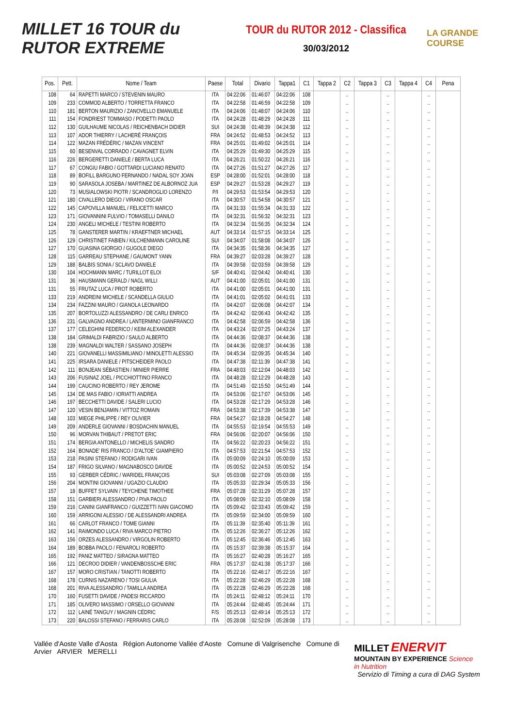MILLET 16 TOUR du RUTOR EXTREME
TOUR du RUTOR 2012 - Classifica
30/03/2012
LA GRANDE COURSE
| Pos. | Pett. | Nome / Team | Paese | Total | Divario | Tappa1 | C1 | Tappa 2 | C2 | Tappa 3 | C3 | Tappa 4 | C4 | Pena |
| --- | --- | --- | --- | --- | --- | --- | --- | --- | --- | --- | --- | --- | --- | --- |
| 108 | 64 | RAPETTI MARCO / STEVENIN MAURO | ITA | 04:22:06 | 01:46:07 | 04:22:06 | 108 | | .. | | .. | | .. | |
| 109 | 233 | COMMOD ALBERTO / TORRETTA FRANCO | ITA | 04:22:58 | 01:46:59 | 04:22:58 | 109 | | .. | | .. | | .. | |
| 110 | 181 | BERTON MAURIZIO / ZANOVELLO EMANUELE | ITA | 04:24:06 | 01:48:07 | 04:24:06 | 110 | | .. | | .. | | .. | |
| 111 | 154 | FONDRIEST TOMMASO / PODETTI PAOLO | ITA | 04:24:28 | 01:48:29 | 04:24:28 | 111 | | .. | | .. | | .. | |
| 112 | 130 | GUILHAUME NICOLAS / REICHENBACH DIDIER | SUI | 04:24:38 | 01:48:39 | 04:24:38 | 112 | | .. | | .. | | .. | |
| 113 | 107 | ADOR THIERRY / LACHERÉ FRANÇOIS | FRA | 04:24:52 | 01:48:53 | 04:24:52 | 113 | | .. | | .. | | .. | |
| 114 | 122 | MAZAN FRÉDÉRIC / MAZAN VINCENT | FRA | 04:25:01 | 01:49:02 | 04:25:01 | 114 | | .. | | .. | | .. | |
| 115 | 60 | BESENVAL CORRADO / CAVAGNET ELVIN | ITA | 04:25:29 | 01:49:30 | 04:25:29 | 115 | | .. | | .. | | .. | |
| 116 | 226 | BERGERETTI DANIELE / BERTA LUCA | ITA | 04:26:21 | 01:50:22 | 04:26:21 | 116 | | .. | | .. | | .. | |
| 117 | 67 | CONGIU FABIO / GOTTARDI LUCIANO RENATO | ITA | 04:27:26 | 01:51:27 | 04:27:26 | 117 | | .. | | .. | | .. | |
| 118 | 89 | BOFILL BARGUNO FERNANDO / NADAL SOY JOAN | ESP | 04:28:00 | 01:52:01 | 04:28:00 | 118 | | .. | | .. | | .. | |
| 119 | 90 | SARASOLA JOSEBA / MARTINEZ DE ALBORNOZ JUA | ESP | 04:29:27 | 01:53:28 | 04:29:27 | 119 | | .. | | .. | | .. | |
| 120 | 73 | MUSIALOWSKI PIOTR / SCANDROGLIO LORENZO | P/I | 04:29:53 | 01:53:54 | 04:29:53 | 120 | | .. | | .. | | .. | |
| 121 | 180 | CIVALLERO DIEGO / VIRANO OSCAR | ITA | 04:30:57 | 01:54:58 | 04:30:57 | 121 | | .. | | .. | | .. | |
| 122 | 145 | CAPOVILLA MANUEL / FELICETTI MARCO | ITA | 04:31:33 | 01:55:34 | 04:31:33 | 122 | | .. | | .. | | .. | |
| 123 | 171 | GIOVANNINI FULVIO / TOMASELLI DANILO | ITA | 04:32:31 | 01:56:32 | 04:32:31 | 123 | | .. | | .. | | .. | |
| 124 | 230 | ANGELI MICHELE / TESTINI ROBERTO | ITA | 04:32:34 | 01:56:35 | 04:32:34 | 124 | | .. | | .. | | .. | |
| 125 | 78 | GANSTERER MARTIN / KRAEFTNER MICHAEL | AUT | 04:33:14 | 01:57:15 | 04:33:14 | 125 | | .. | | .. | | .. | |
| 126 | 129 | CHRISTINET FABIEN / KILCHENMANN CAROLINE | SUI | 04:34:07 | 01:58:08 | 04:34:07 | 126 | | .. | | .. | | .. | |
| 127 | 170 | GUASINA GIORGIO / GUGOLE DIEGO | ITA | 04:34:35 | 01:58:36 | 04:34:35 | 127 | | .. | | .. | | .. | |
| 128 | 115 | GARREAU STEPHANE / GAUMONT YANN | FRA | 04:39:27 | 02:03:28 | 04:39:27 | 128 | | .. | | .. | | .. | |
| 129 | 188 | BALBIS SONIA / SCLAVO DANIELE | ITA | 04:39:58 | 02:03:59 | 04:39:58 | 129 | | .. | | .. | | .. | |
| 130 | 104 | HOCHMANN MARC / TURILLOT ELOI | S/F | 04:40:41 | 02:04:42 | 04:40:41 | 130 | | .. | | .. | | .. | |
| 131 | 36 | HAUSMANN GERALD / NAGL WILLI | AUT | 04:41:00 | 02:05:01 | 04:41:00 | 131 | | .. | | .. | | .. | |
| 131 | 55 | FRUTAZ LUCA / PROT ROBERTO | ITA | 04:41:00 | 02:05:01 | 04:41:00 | 131 | | .. | | .. | | .. | |
| 133 | 219 | ANDREINI MICHELE / SCANDELLA GIULIO | ITA | 04:41:01 | 02:05:02 | 04:41:01 | 133 | | .. | | .. | | .. | |
| 134 | 234 | FAZZINI MAURO / GIANOLA LEONARDO | ITA | 04:42:07 | 02:06:08 | 04:42:07 | 134 | | .. | | .. | | .. | |
| 135 | 207 | BORTOLUZZI ALESSANDRO / DE CARLI ENRICO | ITA | 04:42:42 | 02:06:43 | 04:42:42 | 135 | | .. | | .. | | .. | |
| 136 | 231 | GALVAGNO ANDREA / LANTERMINO GIANFRANCO | ITA | 04:42:58 | 02:06:59 | 04:42:58 | 136 | | .. | | .. | | .. | |
| 137 | 177 | CELEGHINI FEDERICO / KEIM ALEXANDER | ITA | 04:43:24 | 02:07:25 | 04:43:24 | 137 | | .. | | .. | | .. | |
| 138 | 184 | GRIMALDI FABRIZIO / SAULO ALBERTO | ITA | 04:44:36 | 02:08:37 | 04:44:36 | 138 | | .. | | .. | | .. | |
| 138 | 239 | MAGNALDI WALTER / SASSANO JOSEPH | ITA | 04:44:36 | 02:08:37 | 04:44:36 | 138 | | .. | | .. | | .. | |
| 140 | 221 | GIOVANELLI MASSIMILIANO / MINOLETTI ALESSIO | ITA | 04:45:34 | 02:09:35 | 04:45:34 | 140 | | .. | | .. | | .. | |
| 141 | 225 | IRSARA DANIELE / PITSCHEIDER PAOLO | ITA | 04:47:38 | 02:11:39 | 04:47:38 | 141 | | .. | | .. | | .. | |
| 142 | 111 | BONJEAN SÉBASTIEN / MINIER PIERRE | FRA | 04:48:03 | 02:12:04 | 04:48:03 | 142 | | .. | | .. | | .. | |
| 143 | 206 | FUSINAZ JOEL / PICCHIOTTINO FRANCO | ITA | 04:48:28 | 02:12:29 | 04:48:28 | 143 | | .. | | .. | | .. | |
| 144 | 199 | CAUCINO ROBERTO / REY JEROME | ITA | 04:51:49 | 02:15:50 | 04:51:49 | 144 | | .. | | .. | | .. | |
| 145 | 134 | DE MAS FABIO / IORIATTI ANDREA | ITA | 04:53:06 | 02:17:07 | 04:53:06 | 145 | | .. | | .. | | .. | |
| 146 | 197 | BECCHETTI DAVIDE / SALERI LUCIO | ITA | 04:53:28 | 02:17:29 | 04:53:28 | 146 | | .. | | .. | | .. | |
| 147 | 120 | VESIN BENJAMIN / VITTOZ ROMAIN | FRA | 04:53:38 | 02:17:39 | 04:53:38 | 147 | | .. | | .. | | .. | |
| 148 | 103 | MIEGE PHILIPPE / REY OLIVIER | FRA | 04:54:27 | 02:18:28 | 04:54:27 | 148 | | .. | | .. | | .. | |
| 149 | 209 | ANDERLE GIOVANNI / BOSDACHIN MANUEL | ITA | 04:55:53 | 02:19:54 | 04:55:53 | 149 | | .. | | .. | | .. | |
| 150 | 96 | MORVAN THIBAUT / PRETOT ERIC | FRA | 04:56:06 | 02:20:07 | 04:56:06 | 150 | | .. | | .. | | .. | |
| 151 | 174 | BERGIA ANTONELLO / MICHELIS SANDRO | ITA | 04:56:22 | 02:20:23 | 04:56:22 | 151 | | .. | | .. | | .. | |
| 152 | 164 | BONADE' RIS FRANCO / D'ALTOE' GIAMPIERO | ITA | 04:57:53 | 02:21:54 | 04:57:53 | 152 | | .. | | .. | | .. | |
| 153 | 218 | PASINI STEFANO / RODIGARI IVAN | ITA | 05:00:09 | 02:24:10 | 05:00:09 | 153 | | .. | | .. | | .. | |
| 154 | 187 | FRIGO SILVANO / MAGNABOSCO DAVIDE | ITA | 05:00:52 | 02:24:53 | 05:00:52 | 154 | | .. | | .. | | .. | |
| 155 | 93 | GERBER CÉDRIC / WARIDEL FRANÇOIS | SUI | 05:03:08 | 02:27:09 | 05:03:08 | 155 | | .. | | .. | | .. | |
| 156 | 204 | MONTINI GIOVANNI / UGAZIO CLAUDIO | ITA | 05:05:33 | 02:29:34 | 05:05:33 | 156 | | .. | | .. | | .. | |
| 157 | 18 | BUFFET SYLVAIN / TEYCHENE TIMOTHEE | FRA | 05:07:28 | 02:31:29 | 05:07:28 | 157 | | .. | | .. | | .. | |
| 158 | 151 | GARBIERI ALESSANDRO / PIVA PAOLO | ITA | 05:08:09 | 02:32:10 | 05:08:09 | 158 | | .. | | .. | | .. | |
| 159 | 216 | CANINI GIANFRANCO / GUIZZETTI IVAN GIACOMO | ITA | 05:09:42 | 02:33:43 | 05:09:42 | 159 | | .. | | .. | | .. | |
| 160 | 159 | ARRIGONI ALESSIO / DE ALESSANDRI ANDREA | ITA | 05:09:59 | 02:34:00 | 05:09:59 | 160 | | .. | | .. | | .. | |
| 161 | 66 | CARLOT FRANCO / TOME GIANNI | ITA | 05:11:39 | 02:35:40 | 05:11:39 | 161 | | .. | | .. | | .. | |
| 162 | 141 | RAIMONDO LUCA / RIVA MARCO PIETRO | ITA | 05:12:26 | 02:36:27 | 05:12:26 | 162 | | .. | | .. | | .. | |
| 163 | 156 | ORZES ALESSANDRO / VIRGOLIN ROBERTO | ITA | 05:12:45 | 02:36:46 | 05:12:45 | 163 | | .. | | .. | | .. | |
| 164 | 189 | BOBBA PAOLO / FENAROLI ROBERTO | ITA | 05:15:37 | 02:39:38 | 05:15:37 | 164 | | .. | | .. | | .. | |
| 165 | 192 | PANIZ MATTEO / SIRAGNA MATTEO | ITA | 05:16:27 | 02:40:28 | 05:16:27 | 165 | | .. | | .. | | .. | |
| 166 | 121 | DECROO DIDIER / VANDENBOSSCHE ERIC | FRA | 05:17:37 | 02:41:38 | 05:17:37 | 166 | | .. | | .. | | .. | |
| 167 | 157 | MORO CRISTIAN / TANOTTI ROBERTO | ITA | 05:22:16 | 02:46:17 | 05:22:16 | 167 | | .. | | .. | | .. | |
| 168 | 178 | CURNIS NAZARENO / TOSI GIULIA | ITA | 05:22:28 | 02:46:29 | 05:22:28 | 168 | | .. | | .. | | .. | |
| 168 | 201 | RIVA ALESSANDRO / TAMILLA ANDREA | ITA | 05:22:28 | 02:46:29 | 05:22:28 | 168 | | .. | | .. | | .. | |
| 170 | 160 | FUSETTI DAVIDE / PADESI RICCARDO | ITA | 05:24:11 | 02:48:12 | 05:24:11 | 170 | | .. | | .. | | .. | |
| 171 | 185 | OLIVERO MASSIMO / ORSELLO GIOVANNI | ITA | 05:24:44 | 02:48:45 | 05:24:44 | 171 | | .. | | .. | | .. | |
| 172 | 112 | LAINÉ TANGUY / MAGNIN CÉDRIC | F/S | 05:25:13 | 02:49:14 | 05:25:13 | 172 | | .. | | .. | | .. | |
| 173 | 220 | BALOSSI STEFANO / FERRARIS CARLO | ITA | 05:28:08 | 02:52:09 | 05:28:08 | 173 | | .. | | .. | | .. | |
Vallée d'Aoste Valle d'Aosta Région Autonome Vallée d'Aoste Comune di Valgrisenche Comune di Arvier ARVIER MERELLI
MILLET ENERVIT
MOUNTAIN BY EXPERIENCE Science in Nutrition
Servizio di Timing a cura di DAG System